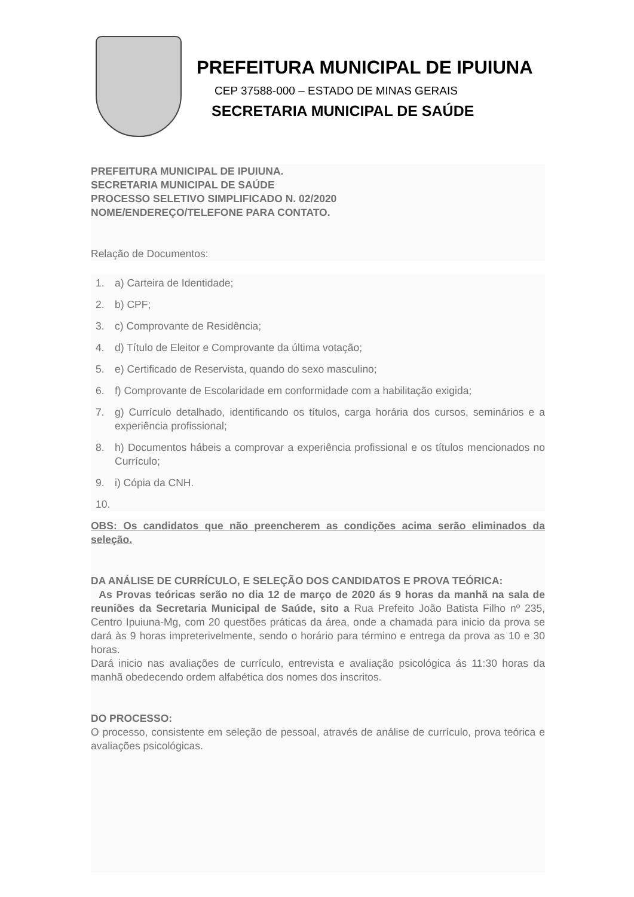PREFEITURA MUNICIPAL DE IPUIUNA
CEP 37588-000 – ESTADO DE MINAS GERAIS
SECRETARIA MUNICIPAL DE SAÚDE
PREFEITURA MUNICIPAL DE IPUIUNA.
SECRETARIA MUNICIPAL DE SAÚDE
PROCESSO SELETIVO SIMPLIFICADO N. 02/2020
NOME/ENDEREÇO/TELEFONE PARA CONTATO.
Relação de Documentos:
1. a) Carteira de Identidade;
2. b) CPF;
3. c) Comprovante de Residência;
4. d) Título de Eleitor e Comprovante da última votação;
5. e) Certificado de Reservista, quando do sexo masculino;
6. f) Comprovante de Escolaridade em conformidade com a habilitação exigida;
7. g) Currículo detalhado, identificando os títulos, carga horária dos cursos, seminários e a experiência profissional;
8. h) Documentos hábeis a comprovar a experiência profissional e os títulos mencionados no Currículo;
9. i) Cópia da CNH.
10.
OBS: Os candidatos que não preencherem as condições acima serão eliminados da seleção.
DA ANÁLISE DE CURRÍCULO, E SELEÇÃO DOS CANDIDATOS E PROVA TEÓRICA:
As Provas teóricas serão no dia 12 de março de 2020 ás 9 horas da manhã na sala de reuniões da Secretaria Municipal de Saúde, sito a Rua Prefeito João Batista Filho nº 235, Centro Ipuiuna-Mg, com 20 questões práticas da área, onde a chamada para inicio da prova se dará às 9 horas impreterivelmente, sendo o horário para término e entrega da prova as 10 e 30 horas.
Dará inicio nas avaliações de currículo, entrevista e avaliação psicológica ás 11:30 horas da manhã obedecendo ordem alfabética dos nomes dos inscritos.
DO PROCESSO:
O processo, consistente em seleção de pessoal, através de análise de currículo, prova teórica e avaliações psicológicas.